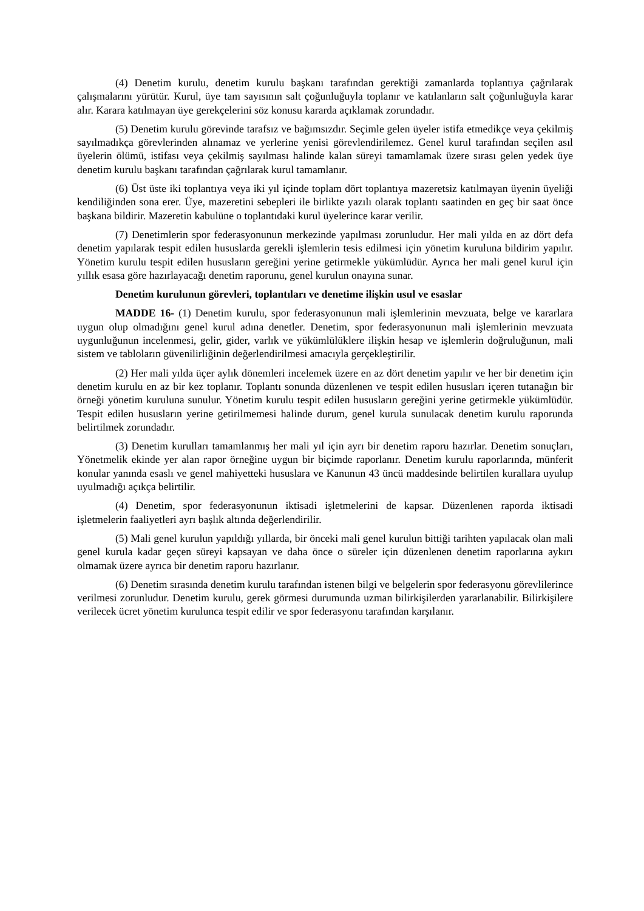(4) Denetim kurulu, denetim kurulu başkanı tarafından gerektiği zamanlarda toplantıya çağrılarak çalışmalarını yürütür. Kurul, üye tam sayısının salt çoğunluğuyla toplanır ve katılanların salt çoğunluğuyla karar alır. Karara katılmayan üye gerekçelerini söz konusu kararda açıklamak zorundadır.
(5) Denetim kurulu görevinde tarafsız ve bağımsızdır. Seçimle gelen üyeler istifa etmedikçe veya çekilmiş sayılmadıkça görevlerinden alınamaz ve yerlerine yenisi görevlendirilemez. Genel kurul tarafından seçilen asıl üyelerin ölümü, istifası veya çekilmiş sayılması halinde kalan süreyi tamamlamak üzere sırası gelen yedek üye denetim kurulu başkanı tarafından çağrılarak kurul tamamlanır.
(6) Üst üste iki toplantıya veya iki yıl içinde toplam dört toplantıya mazeretsiz katılmayan üyenin üyeliği kendiliğinden sona erer. Üye, mazeretini sebepleri ile birlikte yazılı olarak toplantı saatinden en geç bir saat önce başkana bildirir. Mazeretin kabulüne o toplantıdaki kurul üyelerince karar verilir.
(7) Denetimlerin spor federasyonunun merkezinde yapılması zorunludur. Her mali yılda en az dört defa denetim yapılarak tespit edilen hususlarda gerekli işlemlerin tesis edilmesi için yönetim kuruluna bildirim yapılır. Yönetim kurulu tespit edilen hususların gereğini yerine getirmekle yükümlüdür. Ayrıca her mali genel kurul için yıllık esasa göre hazırlayacağı denetim raporunu, genel kurulun onayına sunar.
Denetim kurulunun görevleri, toplantıları ve denetime ilişkin usul ve esaslar
MADDE 16- (1) Denetim kurulu, spor federasyonunun mali işlemlerinin mevzuata, belge ve kararlara uygun olup olmadığını genel kurul adına denetler. Denetim, spor federasyonunun mali işlemlerinin mevzuata uygunluğunun incelenmesi, gelir, gider, varlık ve yükümlülüklere ilişkin hesap ve işlemlerin doğruluğunun, mali sistem ve tabloların güvenilirliğinin değerlendirilmesi amacıyla gerçekleştirilir.
(2) Her mali yılda üçer aylık dönemleri incelemek üzere en az dört denetim yapılır ve her bir denetim için denetim kurulu en az bir kez toplanır. Toplantı sonunda düzenlenen ve tespit edilen hususları içeren tutanağın bir örneği yönetim kuruluna sunulur. Yönetim kurulu tespit edilen hususların gereğini yerine getirmekle yükümlüdür. Tespit edilen hususların yerine getirilmemesi halinde durum, genel kurula sunulacak denetim kurulu raporunda belirtilmek zorundadır.
(3) Denetim kurulları tamamlanmış her mali yıl için ayrı bir denetim raporu hazırlar. Denetim sonuçları, Yönetmelik ekinde yer alan rapor örneğine uygun bir biçimde raporlanır. Denetim kurulu raporlarında, münferit konular yanında esaslı ve genel mahiyetteki hususlara ve Kanunun 43 üncü maddesinde belirtilen kurallara uyulup uyulmadığı açıkça belirtilir.
(4) Denetim, spor federasyonunun iktisadi işletmelerini de kapsar. Düzenlenen raporda iktisadi işletmelerin faaliyetleri ayrı başlık altında değerlendirilir.
(5) Mali genel kurulun yapıldığı yıllarda, bir önceki mali genel kurulun bittiği tarihten yapılacak olan mali genel kurula kadar geçen süreyi kapsayan ve daha önce o süreler için düzenlenen denetim raporlarına aykırı olmamak üzere ayrıca bir denetim raporu hazırlanır.
(6) Denetim sırasında denetim kurulu tarafından istenen bilgi ve belgelerin spor federasyonu görevlilerince verilmesi zorunludur. Denetim kurulu, gerek görmesi durumunda uzman bilirkişilerden yararlanabilir. Bilirkişilere verilecek ücret yönetim kurulunca tespit edilir ve spor federasyonu tarafından karşılanır.